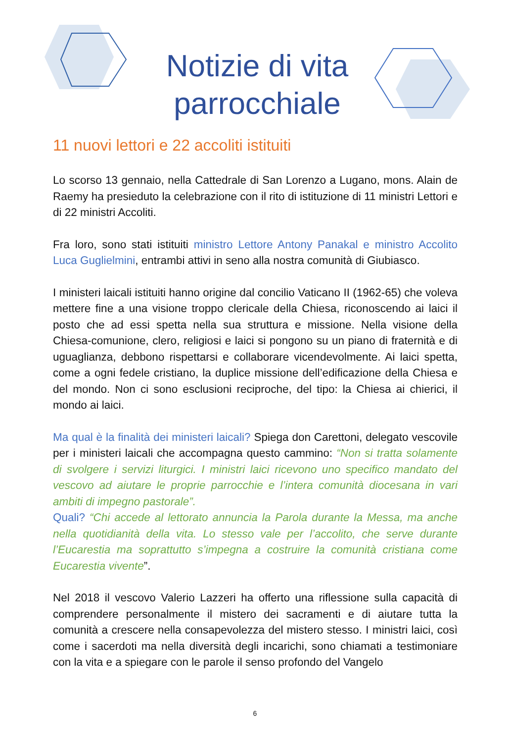Notizie di vita parrocchiale
11 nuovi lettori e 22 accoliti istituiti
Lo scorso 13 gennaio, nella Cattedrale di San Lorenzo a Lugano, mons. Alain de Raemy ha presieduto la celebrazione con il rito di istituzione di 11 ministri Lettori e di 22 ministri Accoliti.
Fra loro, sono stati istituiti ministro Lettore Antony Panakal e ministro Accolito Luca Guglielmini, entrambi attivi in seno alla nostra comunità di Giubiasco.
I ministeri laicali istituiti hanno origine dal concilio Vaticano II (1962-65) che voleva mettere fine a una visione troppo clericale della Chiesa, riconoscendo ai laici il posto che ad essi spetta nella sua struttura e missione. Nella visione della Chiesa-comunione, clero, religiosi e laici si pongono su un piano di fraternità e di uguaglianza, debbono rispettarsi e collaborare vicendevolmente. Ai laici spetta, come a ogni fedele cristiano, la duplice missione dell’edificazione della Chiesa e del mondo. Non ci sono esclusioni reciproche, del tipo: la Chiesa ai chierici, il mondo ai laici.
Ma qual è la finalità dei ministeri laicali? Spiega don Carettoni, delegato vescovile per i ministeri laicali che accompagna questo cammino: “Non si tratta solamente di svolgere i servizi liturgici. I ministri laici ricevono uno specifico mandato del vescovo ad aiutare le proprie parrocchie e l’intera comunità diocesana in vari ambiti di impegno pastorale”.
Quali? “Chi accede al lettorato annuncia la Parola durante la Messa, ma anche nella quotidianità della vita. Lo stesso vale per l’accolito, che serve durante l’Eucarestia ma soprattutto s’impegna a costruire la comunità cristiana come Eucarestia vivente”.
Nel 2018 il vescovo Valerio Lazzeri ha offerto una riflessione sulla capacità di comprendere personalmente il mistero dei sacramenti e di aiutare tutta la comunità a crescere nella consapevolezza del mistero stesso. I ministri laici, così come i sacerdoti ma nella diversità degli incarichi, sono chiamati a testimoniare con la vita e a spiegare con le parole il senso profondo del Vangelo
6